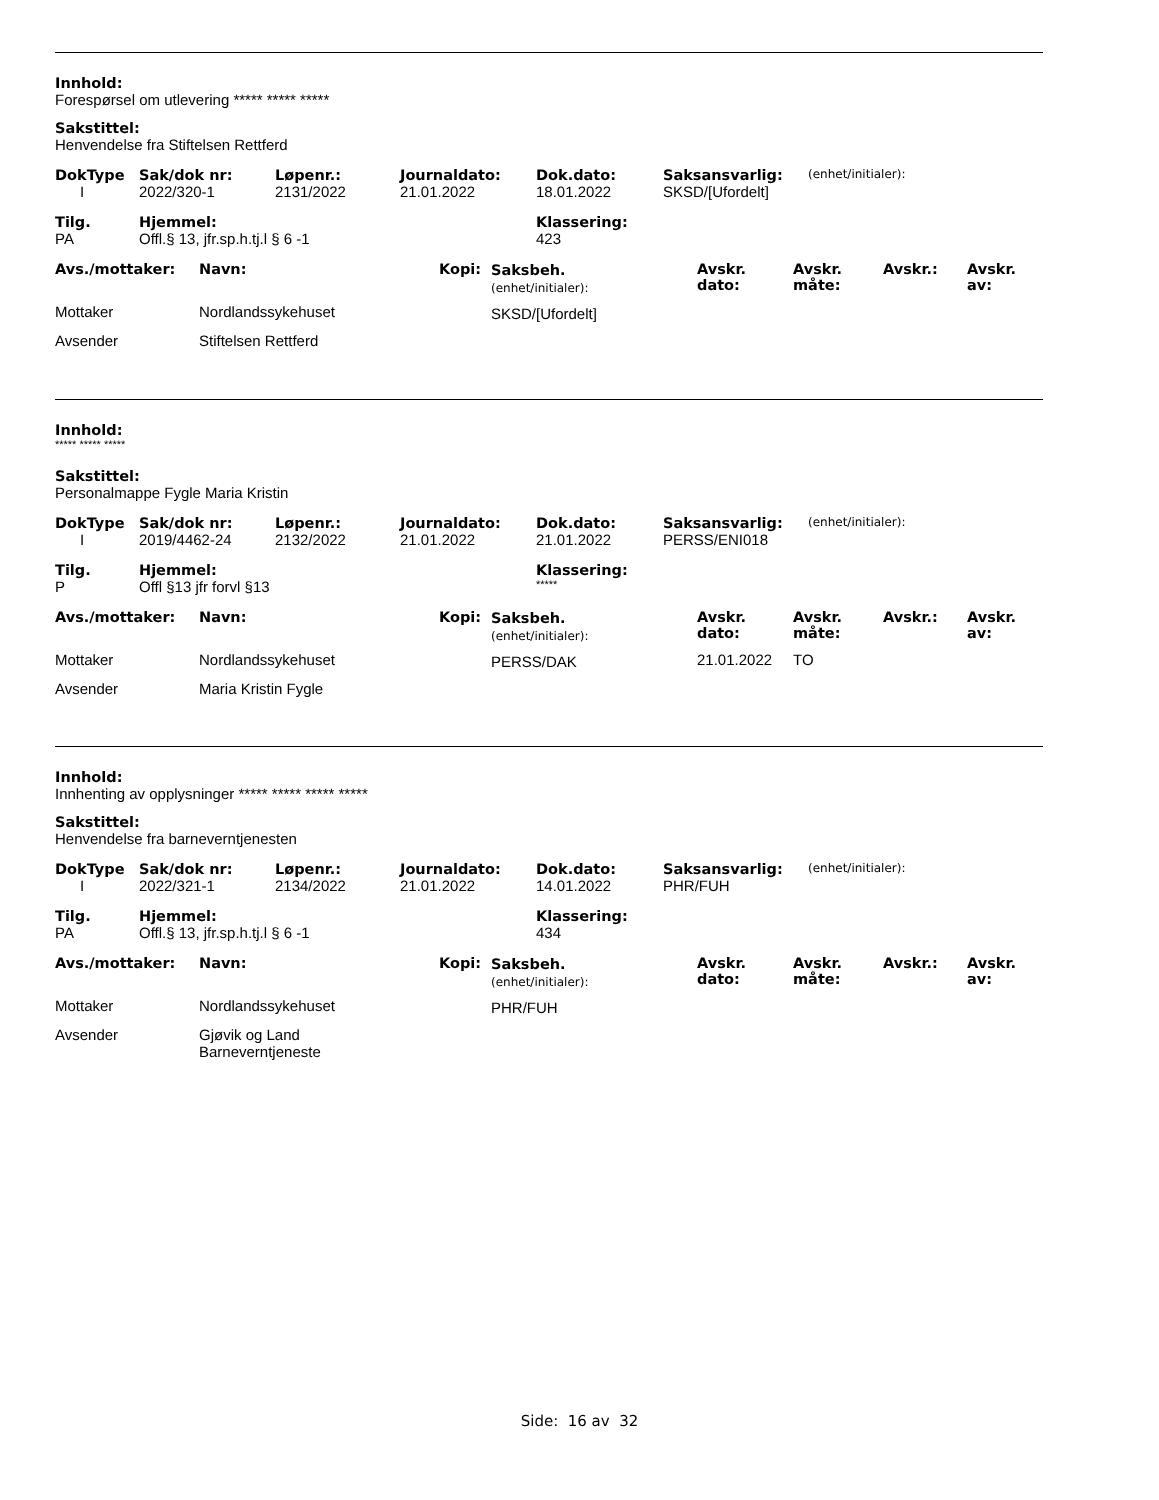Innhold:
Forespørsel om utlevering ***** ***** *****
Sakstittel:
Henvendelse fra Stiftelsen Rettferd
| DokType | Sak/dok nr: | Løpenr.: | Journaldato: | Dok.dato: | Saksansvarlig: | (enhet/initialer): |
| I | 2022/320-1 | 2131/2022 | 21.01.2022 | 18.01.2022 | SKSD/[Ufordelt] | |
| Tilg. | Hjemmel: | Klassering: |
| PA | Offl.§ 13, jfr.sp.h.tj.l § 6 -1 | 423 |
| Avs./mottaker: | Navn: | Kopi: | Saksbeh. (enhet/initialer): | Avskr. dato: | Avskr. måte: | Avskr.: | Avskr. av: |
| Mottaker | Nordlandssykehuset | | SKSD/[Ufordelt] | | | | |
| Avsender | Stiftelsen Rettferd | | | | | | |
Innhold:
***** ***** *****
Sakstittel:
Personalmappe Fygle Maria Kristin
| DokType | Sak/dok nr: | Løpenr.: | Journaldato: | Dok.dato: | Saksansvarlig: | (enhet/initialer): |
| I | 2019/4462-24 | 2132/2022 | 21.01.2022 | 21.01.2022 | PERSS/ENI018 | |
| Tilg. | Hjemmel: | Klassering: |
| P | Offl §13 jfr forvl §13 | ***** |
| Avs./mottaker: | Navn: | Kopi: | Saksbeh. (enhet/initialer): | Avskr. dato: | Avskr. måte: | Avskr.: | Avskr. av: |
| Mottaker | Nordlandssykehuset | | PERSS/DAK | 21.01.2022 | TO | | |
| Avsender | Maria Kristin Fygle | | | | | | |
Innhold:
Innhenting av opplysninger ***** ***** ***** *****
Sakstittel:
Henvendelse fra barneverntjenesten
| DokType | Sak/dok nr: | Løpenr.: | Journaldato: | Dok.dato: | Saksansvarlig: | (enhet/initialer): |
| I | 2022/321-1 | 2134/2022 | 21.01.2022 | 14.01.2022 | PHR/FUH | |
| Tilg. | Hjemmel: | Klassering: |
| PA | Offl.§ 13, jfr.sp.h.tj.l § 6 -1 | 434 |
| Avs./mottaker: | Navn: | Kopi: | Saksbeh. (enhet/initialer): | Avskr. dato: | Avskr. måte: | Avskr.: | Avskr. av: |
| Mottaker | Nordlandssykehuset | | PHR/FUH | | | | |
| Avsender | Gjøvik og Land Barneverntjeneste | | | | | | |
Side: 16 av 32